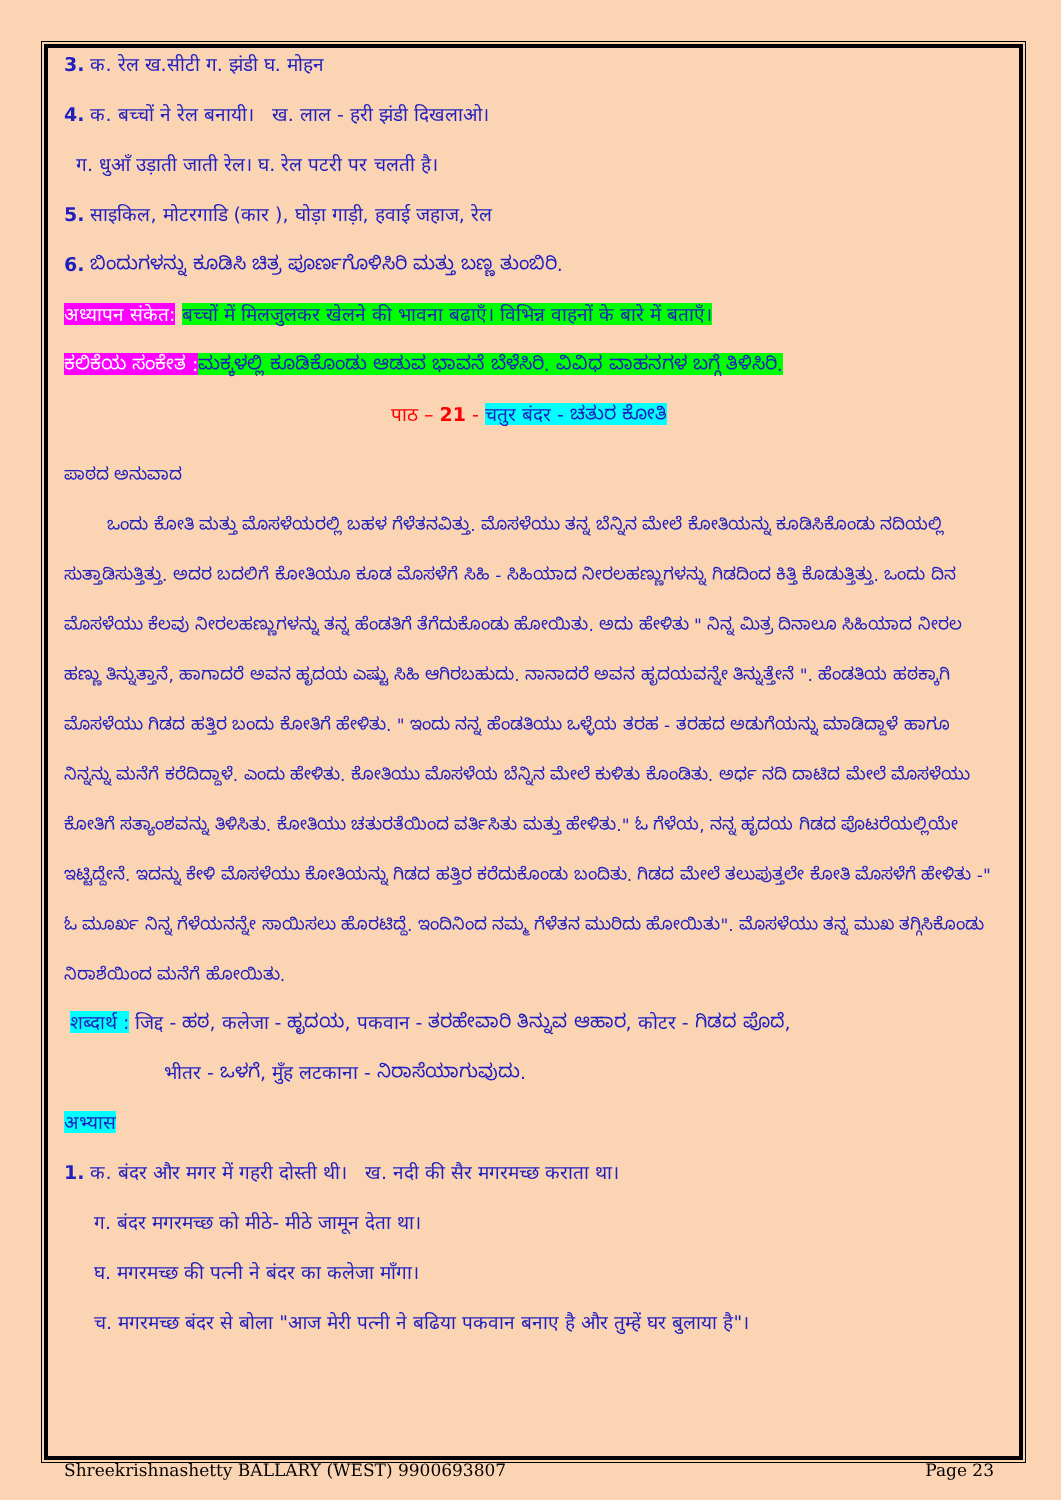3. क. रेल ख.सीटी ग. झंडी घ. मोहन
4. क. बच्चों ने रेल बनायी। ख. लाल - हरी झंडी दिखलाओ।
ग. धुआँ उड़ाती जाती रेल। घ. रेल पटरी पर चलती है।
5. साइकिल, मोटरगाडि (कार ), घोड़ा गाड़ी, हवाई जहाज, रेल
6. ಬಿಂದುಗಳನ್ನು ಕೂಡಿಸಿ ಚಿತ್ರ ಪೂರ್ಣಗೊಳಿಸಿರಿ ಮತ್ತು ಬಣ್ಣ ತುಂಬಿರಿ.
अध्यापन संकेत: बच्चों में मिलजुलकर खेलने की भावना बढाएँ। विभिन्न वाहनों के बारे में बताएँ।
ಕಲಿಕೆಯ ಸಂಕೇತ : ಮಕ್ಕಳಲ್ಲಿ ಕೂಡಿಕೊಂಡು ಆಡುವ ಭಾವನೆ ಬೆಳೆಸಿರಿ. ವಿವಿಧ ವಾಹನಗಳ ಬಗ್ಗೆ ತಿಳಿಸಿರಿ.
पाठ – 21 - चतुर बंदर - ಚತುರ ಕೋತಿ
ಪಾಠದ ಅನುವಾದ
ಒಂದು ಕೋತಿ ಮತ್ತು ಮೊಸಳೆಯರಲ್ಲಿ ಬಹಳ ಗೆಳೆತನವಿತ್ತು. ಮೊಸಳೆಯು ತನ್ನ ಬೆನ್ನಿನ ಮೇಲೆ ಕೋತಿಯನ್ನು ಕೂಡಿಸಿಕೊಂಡು ನದಿಯಲ್ಲಿ ಸುತ್ತಾಡಿಸುತ್ತಿತ್ತು. ಅದರ ಬದಲಿಗೆ ಕೋತಿಯೂ ಕೂಡ ಮೊಸಳೆಗೆ ಸಿಹಿ - ಸಿಹಿಯಾದ ನೀರಲಹಣ್ಣುಗಳನ್ನು ಗಿಡದಿಂದ ಕಿತ್ತಿ ಕೊಡುತ್ತಿತ್ತು. ಒಂದು ದಿನ ಮೊಸಳೆಯು ಕೆಲವು ನೀರಲಹಣ್ಣುಗಳನ್ನು ತನ್ನ ಹೆಂಡತಿಗೆ ತೆಗೆದುಕೊಂಡು ಹೋಯಿತು. ಅದು ಹೇಳಿತು " ನಿನ್ನ ಮಿತ್ರ ದಿನಾಲೂ ಸಿಹಿಯಾದ ನೀರಲ ಹಣ್ಣು ತಿನ್ನುತ್ತಾನೆ, ಹಾಗಾದರೆ ಅವನ ಹೃದಯ ಎಷ್ಟು ಸಿಹಿ ಆಗಿರಬಹುದು. ನಾನಾದರೆ ಅವನ ಹೃದಯವನ್ನೇ ತಿನ್ನುತ್ತೇನೆ ". ಹೆಂಡತಿಯ ಹಠಕ್ಕಾಗಿ ಮೊಸಳೆಯು ಗಿಡದ ಹತ್ತಿರ ಬಂದು ಕೋತಿಗೆ ಹೇಳಿತು. " ಇಂದು ನನ್ನ ಹೆಂಡತಿಯು ಒಳ್ಳೆಯ ತರಹ - ತರಹದ ಅಡುಗೆಯನ್ನು ಮಾಡಿದ್ದಾಳೆ ಹಾಗೂ ನಿನ್ನನ್ನು ಮನೆಗೆ ಕರೆದಿದ್ದಾಳೆ. ಎಂದು ಹೇಳಿತು. ಕೋತಿಯು ಮೊಸಳೆಯ ಬೆನ್ನಿನ ಮೇಲೆ ಕುಳಿತು ಕೊಂಡಿತು. ಅರ್ಧ ನದಿ ದಾಟಿದ ಮೇಲೆ ಮೊಸಳೆಯು ಕೋತಿಗೆ ಸತ್ಯಾಂಶವನ್ನು ತಿಳಿಸಿತು. ಕೋತಿಯು ಚತುರತೆಯಿಂದ ವರ್ತಿಸಿತು ಮತ್ತು ಹೇಳಿತು." ಓ ಗೆಳೆಯ, ನನ್ನ ಹೃದಯ ಗಿಡದ ಪೊಟರೆಯಲ್ಲಿಯೇ ಇಟ್ಟಿದ್ದೇನೆ. ಇದನ್ನು ಕೇಳಿ ಮೊಸಳೆಯು ಕೋತಿಯನ್ನು ಗಿಡದ ಹತ್ತಿರ ಕರೆದುಕೊಂಡು ಬಂದಿತು. ಗಿಡದ ಮೇಲೆ ತಲುಪುತ್ತಲೇ ಕೋತಿ ಮೊಸಳೆಗೆ ಹೇಳಿತು -" ಓ ಮೂರ್ಖ ನಿನ್ನ ಗೆಳೆಯನನ್ನೇ ಸಾಯಿಸಲು ಹೊರಟಿದ್ದೆ. ಇಂದಿನಿಂದ ನಮ್ಮ ಗೆಳೆತನ ಮುರಿದು ಹೋಯಿತು". ಮೊಸಳೆಯು ತನ್ನ ಮುಖ ತಗ್ಗಿಸಿಕೊಂಡು ನಿರಾಶೆಯಿಂದ ಮನೆಗೆ ಹೋಯಿತು.
शब्दार्थ : जिद्द - ಹಠ, कलेजा - ಹೃದಯ, पकवान - ತರಹೇವಾರಿ ತಿನ್ನುವ ಆಹಾರ, कोटर - ಗಿಡದ ಪೊದೆ,
भीतर - ಒಳಗೆ, मुँह लटकाना - ನಿರಾಸೆಯಾಗುವುದು.
अभ्यास
1. क. बंदर और मगर में गहरी दोस्ती थी। ख. नदी की सैर मगरमच्छ कराता था।
ग. बंदर मगरमच्छ को मीठे- मीठे जामून देता था।
घ. मगरमच्छ की पत्नी ने बंदर का कलेजा माँगा।
च. मगरमच्छ बंदर से बोला "आज मेरी पत्नी ने बढिया पकवान बनाए है और तुम्हें घर बुलाया है"।
Shreekrishnashetty BALLARY (WEST) 9900693807 Page 23